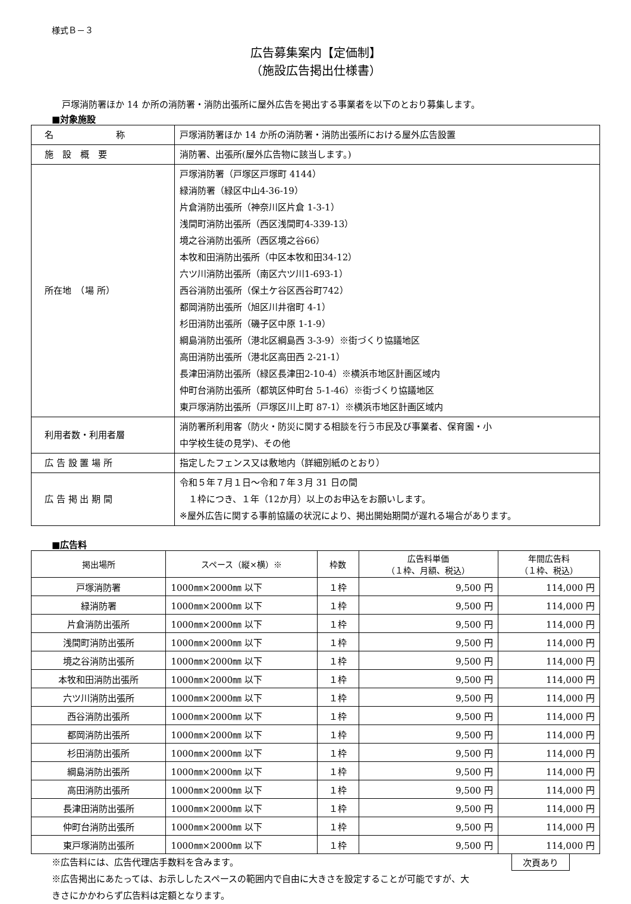様式Ｂ－３
広告募集案内【定価制】
（施設広告掲出仕様書）
戸塚消防署ほか 14 か所の消防署・消防出張所に屋外広告を掲出する事業者を以下のとおり募集します。
■対象施設
| 名 称 | 戸塚消防署ほか 14 か所の消防署・消防出張所における屋外広告設置 |
| 施 設 概 要 | 消防署、出張所(屋外広告物に該当します。) |
| 所在地 （場 所） | 戸塚消防署（戸塚区戸塚町 4144） 緑消防署（緑区中山4-36-19） 片倉消防出張所（神奈川区片倉 1-3-1） 浅間町消防出張所（西区浅間町4-339-13） 境之谷消防出張所（西区境之谷66） 本牧和田消防出張所（中区本牧和田34-12） 六ツ川消防出張所（南区六ツ川1-693-1） 西谷消防出張所（保土ケ谷区西谷町742） 都岡消防出張所（旭区川井宿町 4-1） 杉田消防出張所（磯子区中原 1-1-9） 綱島消防出張所（港北区綱島西 3-3-9）※街づくり協議地区 高田消防出張所（港北区高田西 2-21-1） 長津田消防出張所（緑区長津田2-10-4）※横浜市地区計画区域内 仲町台消防出張所（都筑区仲町台 5-1-46）※街づくり協議地区 東戸塚消防出張所（戸塚区川上町 87-1）※横浜市地区計画区域内 |
| 利用者数・利用者層 | 消防署所利用客（防火・防災に関する相談を行う市民及び事業者、保育園・小 中学校生徒の見学)、その他 |
| 広 告 設 置 場 所 | 指定したフェンス又は敷地内（詳細別紙のとおり） |
| 広 告 掲 出 期 間 | 令和５年７月１日～令和７年３月 31 日の間 １枠につき、１年（12か月）以上のお申込をお願いします。 ※屋外広告に関する事前協議の状況により、掲出開始期間が遅れる場合があります。 |
■広告料
| 掲出場所 | スペース（縦×横）※ | 枠数 | 広告料単価 （１枠、月額、税込） | 年間広告料 （１枠、税込） |
| --- | --- | --- | --- | --- |
| 戸塚消防署 | 1000㎜×2000㎜ 以下 | １枠 | 9,500 円 | 114,000 円 |
| 緑消防署 | 1000㎜×2000㎜ 以下 | １枠 | 9,500 円 | 114,000 円 |
| 片倉消防出張所 | 1000㎜×2000㎜ 以下 | １枠 | 9,500 円 | 114,000 円 |
| 浅間町消防出張所 | 1000㎜×2000㎜ 以下 | １枠 | 9,500 円 | 114,000 円 |
| 境之谷消防出張所 | 1000㎜×2000㎜ 以下 | １枠 | 9,500 円 | 114,000 円 |
| 本牧和田消防出張所 | 1000㎜×2000㎜ 以下 | １枠 | 9,500 円 | 114,000 円 |
| 六ツ川消防出張所 | 1000㎜×2000㎜ 以下 | １枠 | 9,500 円 | 114,000 円 |
| 西谷消防出張所 | 1000㎜×2000㎜ 以下 | １枠 | 9,500 円 | 114,000 円 |
| 都岡消防出張所 | 1000㎜×2000㎜ 以下 | １枠 | 9,500 円 | 114,000 円 |
| 杉田消防出張所 | 1000㎜×2000㎜ 以下 | １枠 | 9,500 円 | 114,000 円 |
| 綱島消防出張所 | 1000㎜×2000㎜ 以下 | １枠 | 9,500 円 | 114,000 円 |
| 高田消防出張所 | 1000㎜×2000㎜ 以下 | １枠 | 9,500 円 | 114,000 円 |
| 長津田消防出張所 | 1000㎜×2000㎜ 以下 | １枠 | 9,500 円 | 114,000 円 |
| 仲町台消防出張所 | 1000㎜×2000㎜ 以下 | １枠 | 9,500 円 | 114,000 円 |
| 東戸塚消防出張所 | 1000㎜×2000㎜ 以下 | １枠 | 9,500 円 | 114,000 円 |
※広告料には、広告代理店手数料を含みます。
※広告掲出にあたっては、お示ししたスペースの範囲内で自由に大きさを設定することが可能ですが、大
きさにかかわらず広告料は定額となります。
次頁あり